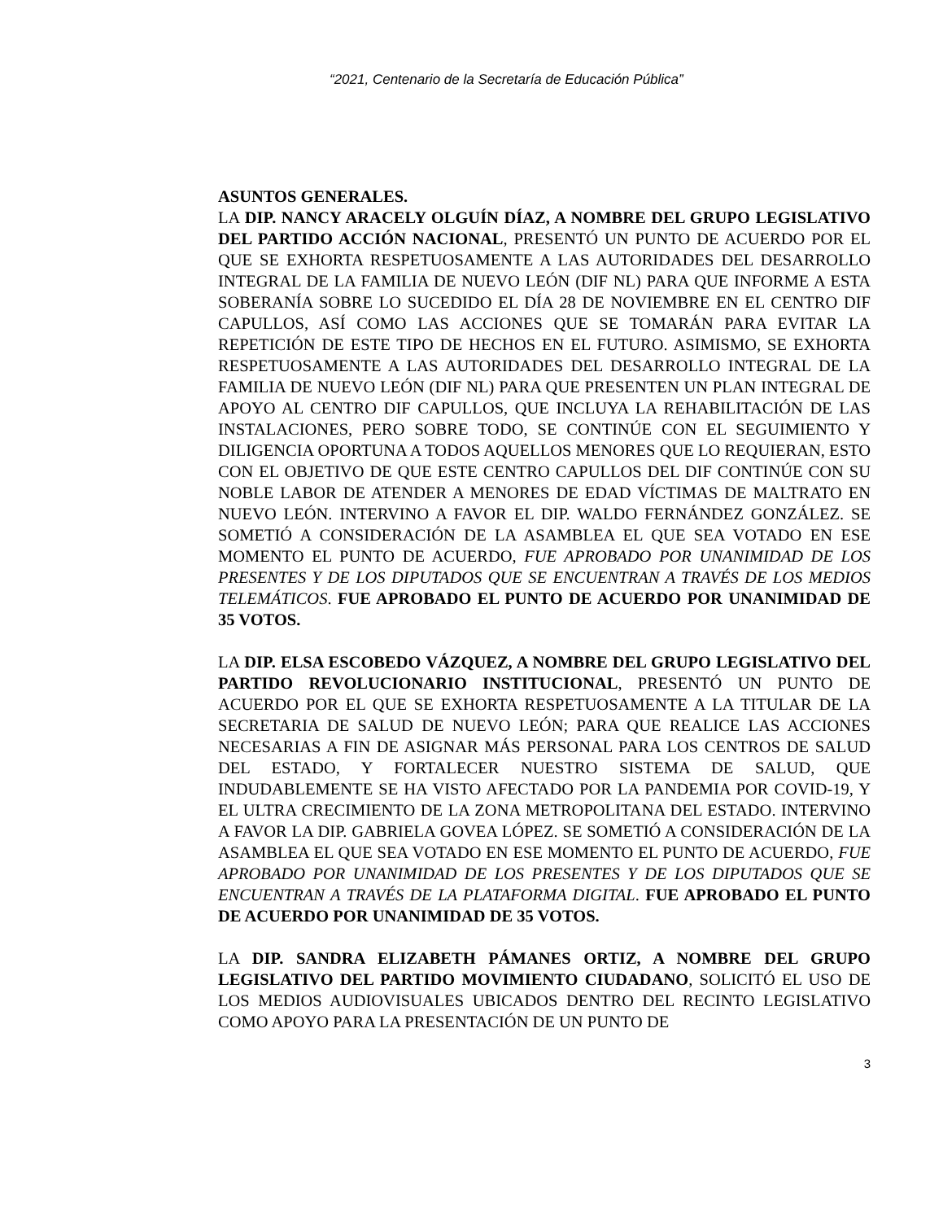“2021, Centenario de la Secretaría de Educación Pública”
ASUNTOS GENERALES.
LA DIP. NANCY ARACELY OLGUÍN DÍAZ, A NOMBRE DEL GRUPO LEGISLATIVO DEL PARTIDO ACCIÓN NACIONAL, PRESENTÓ UN PUNTO DE ACUERDO POR EL QUE SE EXHORTA RESPETUOSAMENTE A LAS AUTORIDADES DEL DESARROLLO INTEGRAL DE LA FAMILIA DE NUEVO LEÓN (DIF NL) PARA QUE INFORME A ESTA SOBERANÍA SOBRE LO SUCEDIDO EL DÍA 28 DE NOVIEMBRE EN EL CENTRO DIF CAPULLOS, ASÍ COMO LAS ACCIONES QUE SE TOMARÁN PARA EVITAR LA REPETICIÓN DE ESTE TIPO DE HECHOS EN EL FUTURO. ASIMISMO, SE EXHORTA RESPETUOSAMENTE A LAS AUTORIDADES DEL DESARROLLO INTEGRAL DE LA FAMILIA DE NUEVO LEÓN (DIF NL) PARA QUE PRESENTEN UN PLAN INTEGRAL DE APOYO AL CENTRO DIF CAPULLOS, QUE INCLUYA LA REHABILITACIÓN DE LAS INSTALACIONES, PERO SOBRE TODO, SE CONTINÚE CON EL SEGUIMIENTO Y DILIGENCIA OPORTUNA A TODOS AQUELLOS MENORES QUE LO REQUIERAN, ESTO CON EL OBJETIVO DE QUE ESTE CENTRO CAPULLOS DEL DIF CONTINÚE CON SU NOBLE LABOR DE ATENDER A MENORES DE EDAD VÍCTIMAS DE MALTRATO EN NUEVO LEÓN. INTERVINO A FAVOR EL DIP. WALDO FERNÁNDEZ GONZÁLEZ. SE SOMETIÓ A CONSIDERACIÓN DE LA ASAMBLEA EL QUE SEA VOTADO EN ESE MOMENTO EL PUNTO DE ACUERDO, FUE APROBADO POR UNANIMIDAD DE LOS PRESENTES Y DE LOS DIPUTADOS QUE SE ENCUENTRAN A TRAVÉS DE LOS MEDIOS TELEMÁTICOS. FUE APROBADO EL PUNTO DE ACUERDO POR UNANIMIDAD DE 35 VOTOS.
LA DIP. ELSA ESCOBEDO VÁZQUEZ, A NOMBRE DEL GRUPO LEGISLATIVO DEL PARTIDO REVOLUCIONARIO INSTITUCIONAL, PRESENTÓ UN PUNTO DE ACUERDO POR EL QUE SE EXHORTA RESPETUOSAMENTE A LA TITULAR DE LA SECRETARIA DE SALUD DE NUEVO LEÓN; PARA QUE REALICE LAS ACCIONES NECESARIAS A FIN DE ASIGNAR MÁS PERSONAL PARA LOS CENTROS DE SALUD DEL ESTADO, Y FORTALECER NUESTRO SISTEMA DE SALUD, QUE INDUDABLEMENTE SE HA VISTO AFECTADO POR LA PANDEMIA POR COVID-19, Y EL ULTRA CRECIMIENTO DE LA ZONA METROPOLITANA DEL ESTADO. INTERVINO A FAVOR LA DIP. GABRIELA GOVEA LÓPEZ. SE SOMETIÓ A CONSIDERACIÓN DE LA ASAMBLEA EL QUE SEA VOTADO EN ESE MOMENTO EL PUNTO DE ACUERDO, FUE APROBADO POR UNANIMIDAD DE LOS PRESENTES Y DE LOS DIPUTADOS QUE SE ENCUENTRAN A TRAVÉS DE LA PLATAFORMA DIGITAL. FUE APROBADO EL PUNTO DE ACUERDO POR UNANIMIDAD DE 35 VOTOS.
LA DIP. SANDRA ELIZABETH PÁMANES ORTIZ, A NOMBRE DEL GRUPO LEGISLATIVO DEL PARTIDO MOVIMIENTO CIUDADANO, SOLICITÓ EL USO DE LOS MEDIOS AUDIOVISUALES UBICADOS DENTRO DEL RECINTO LEGISLATIVO COMO APOYO PARA LA PRESENTACIÓN DE UN PUNTO DE
3